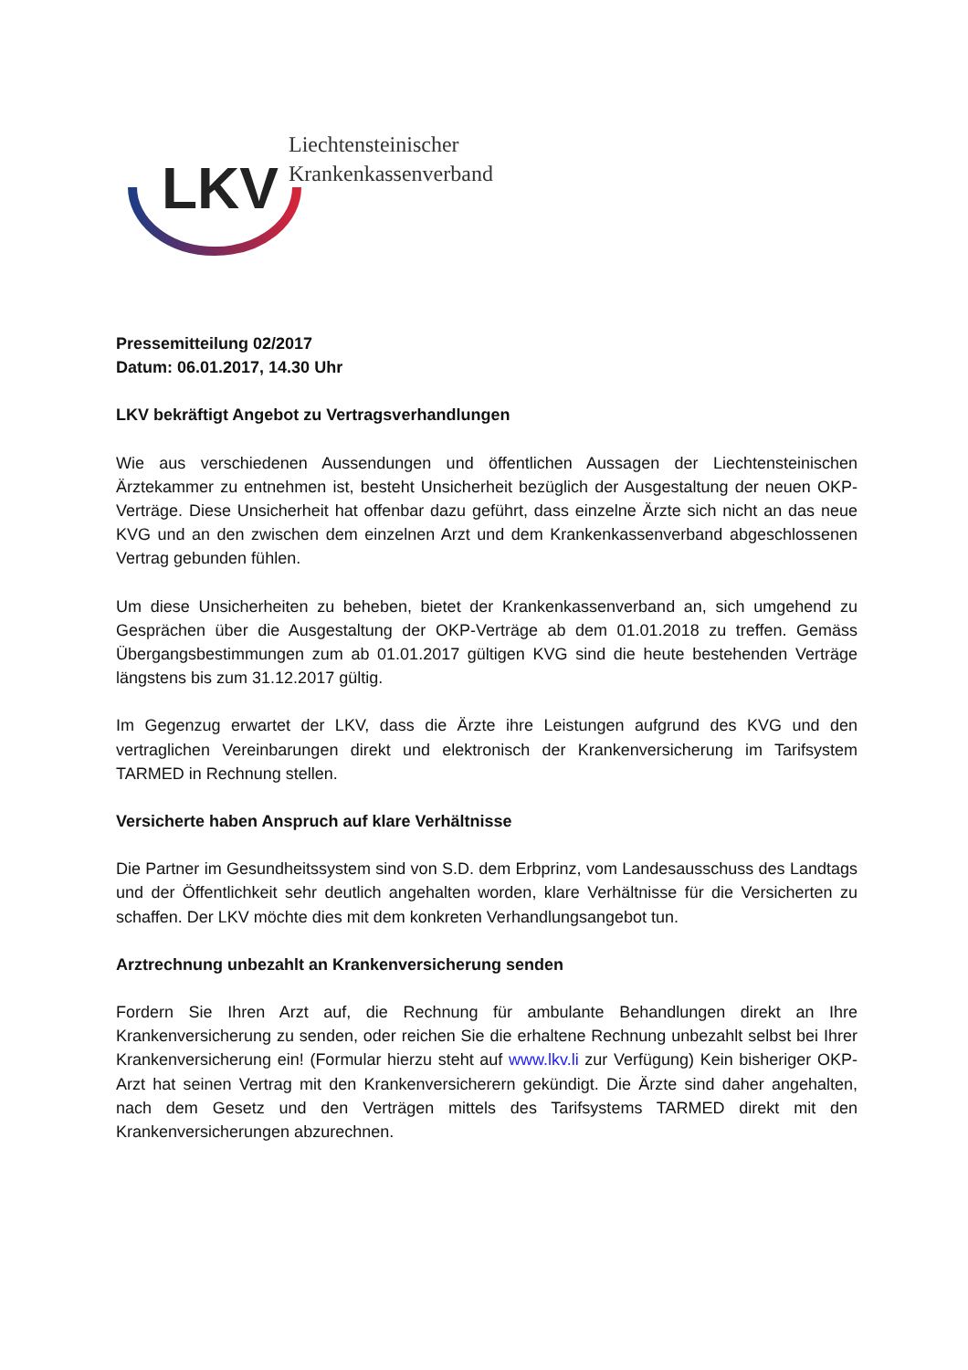LKV
Liechtensteinischer
Krankenkassenverband
Pressemitteilung 02/2017
Datum: 06.01.2017, 14.30 Uhr
LKV bekräftigt Angebot zu Vertragsverhandlungen
Wie aus verschiedenen Aussendungen und öffentlichen Aussagen der Liechtensteinischen Ärztekammer zu entnehmen ist, besteht Unsicherheit bezüglich der Ausgestaltung der neuen OKP-Verträge. Diese Unsicherheit hat offenbar dazu geführt, dass einzelne Ärzte sich nicht an das neue KVG und an den zwischen dem einzelnen Arzt und dem Krankenkassenverband abgeschlossenen Vertrag gebunden fühlen.
Um diese Unsicherheiten zu beheben, bietet der Krankenkassenverband an, sich umgehend zu Gesprächen über die Ausgestaltung der OKP-Verträge ab dem 01.01.2018 zu treffen. Gemäss Übergangsbestimmungen zum ab 01.01.2017 gültigen KVG sind die heute bestehenden Verträge längstens bis zum 31.12.2017 gültig.
Im Gegenzug erwartet der LKV, dass die Ärzte ihre Leistungen aufgrund des KVG und den vertraglichen Vereinbarungen direkt und elektronisch der Krankenversicherung im Tarifsystem TARMED in Rechnung stellen.
Versicherte haben Anspruch auf klare Verhältnisse
Die Partner im Gesundheitssystem sind von S.D. dem Erbprinz, vom Landesausschuss des Landtags und der Öffentlichkeit sehr deutlich angehalten worden, klare Verhältnisse für die Versicherten zu schaffen. Der LKV möchte dies mit dem konkreten Verhandlungsangebot tun.
Arztrechnung unbezahlt an Krankenversicherung senden
Fordern Sie Ihren Arzt auf, die Rechnung für ambulante Behandlungen direkt an Ihre Krankenversicherung zu senden, oder reichen Sie die erhaltene Rechnung unbezahlt selbst bei Ihrer Krankenversicherung ein! (Formular hierzu steht auf www.lkv.li zur Verfügung) Kein bisheriger OKP-Arzt hat seinen Vertrag mit den Krankenversicherern gekündigt. Die Ärzte sind daher angehalten, nach dem Gesetz und den Verträgen mittels des Tarifsystems TARMED direkt mit den Krankenversicherungen abzurechnen.